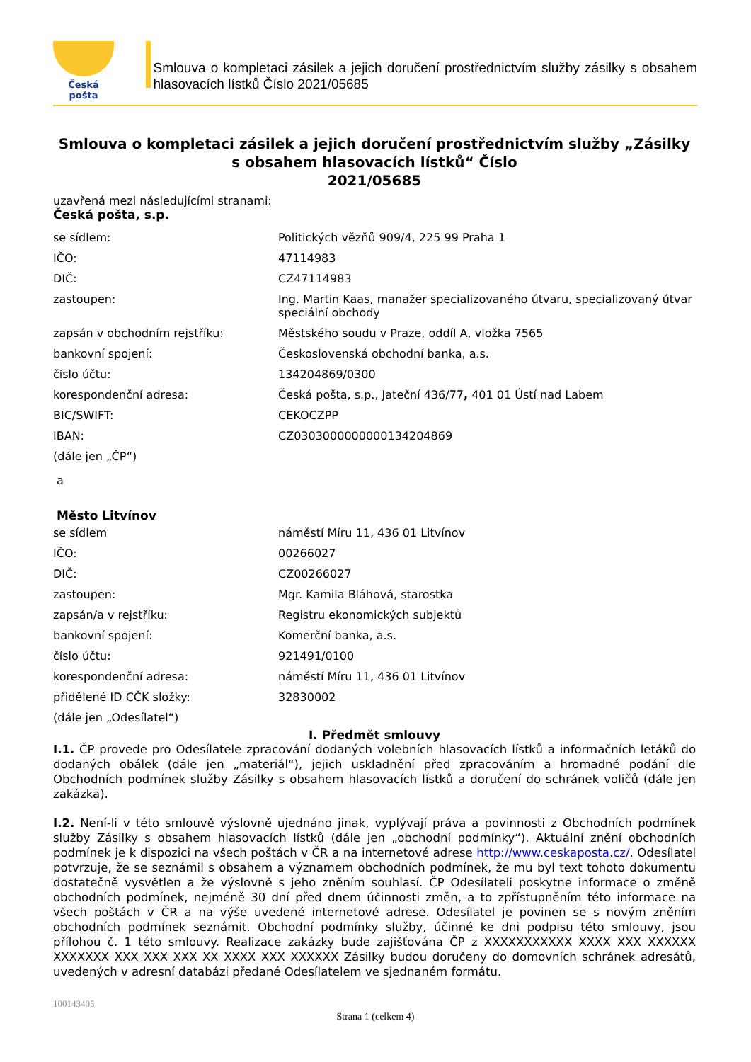Česká pošta
Smlouva o kompletaci zásilek a jejich doručení prostřednictvím služby zásilky s obsahem hlasovacích lístků Číslo 2021/05685
Smlouva o kompletaci zásilek a jejich doručení prostřednictvím služby „Zásilky s obsahem hlasovacích lístků“ Číslo
2021/05685
uzavřená mezi následujícími stranami:
Česká pošta, s.p.
| se sídlem: | Politických vězňů 909/4, 225 99 Praha 1 |
| IČO: | 47114983 |
| DIČ: | CZ47114983 |
| zastoupen: | Ing. Martin Kaas, manažer specializovaného útvaru, specializovaný útvar speciální obchody |
| zapsán v obchodním rejstříku: | Městského soudu v Praze, oddíl A, vložka 7565 |
| bankovní spojení: | Československá obchodní banka, a.s. |
| číslo účtu: | 134204869/0300 |
| korespondenční adresa: | Česká pošta, s.p., Jateční 436/77 , 401 01 Ústí nad Labem |
| BIC/SWIFT: | CEKOCZPP |
| IBAN: | CZ0303000000000134204869 |
| (dále jen „ČP“) | |
a
Město Litvínov
| se sídlem | náměstí Míru 11, 436 01 Litvínov |
| IČO: | 00266027 |
| DIČ: | CZ00266027 |
| zastoupen: | Mgr. Kamila Bláhová, starostka |
| zapsán/a v rejstříku: | Registru ekonomických subjektů |
| bankovní spojení: | Komerční banka, a.s. |
| číslo účtu: | 921491/0100 |
| korespondenční adresa: | náměstí Míru 11, 436 01 Litvínov |
| přidělené ID CČK složky: | 32830002 |
| (dále jen „Odesílatel“) | |
I. Předmět smlouvy
I.1. ČP provede pro Odesílatele zpracování dodaných volebních hlasovacích lístků a informačních letáků do dodaných obálek (dále jen „materiál“), jejich uskladnění před zpracováním a hromadné podání dle Obchodních podmínek služby Zásilky s obsahem hlasovacích lístků a doručení do schránek voličů (dále jen zakázka).
I.2. Není-li v této smlouvě výslovně ujednáno jinak, vyplývají práva a povinnosti z Obchodních podmínek služby Zásilky s obsahem hlasovacích lístků (dále jen „obchodní podmínky“). Aktuální znění obchodních podmínek je k dispozici na všech poštách v ČR a na internetové adrese http://www.ceskaposta.cz/. Odesílatel potvrzuje, že se seznámil s obsahem a významem obchodních podmínek, že mu byl text tohoto dokumentu dostatečně vysvětlen a že výslovně s jeho zněním souhlasí. ČP Odesílateli poskytne informace o změně obchodních podmínek, nejméně 30 dní před dnem účinnosti změn, a to zpřístupněním této informace na všech poštách v ČR a na výše uvedené internetové adrese. Odesílatel je povinen se s novým zněním obchodních podmínek seznámit. Obchodní podmínky služby, účinné ke dni podpisu této smlouvy, jsou přílohou č. 1 této smlouvy. Realizace zakázky bude zajišťována ČP z XXXXXXXXXXX XXXX XXX XXXXXX XXXXXXX XXX XXX XXX XX XXXX XXX XXXXXX Zásilky budou doručeny do domovních schránek adresátů, uvedených v adresní databázi předané Odesílatelem ve sjednaném formátu.
100143405
Strana 1 (celkem 4)